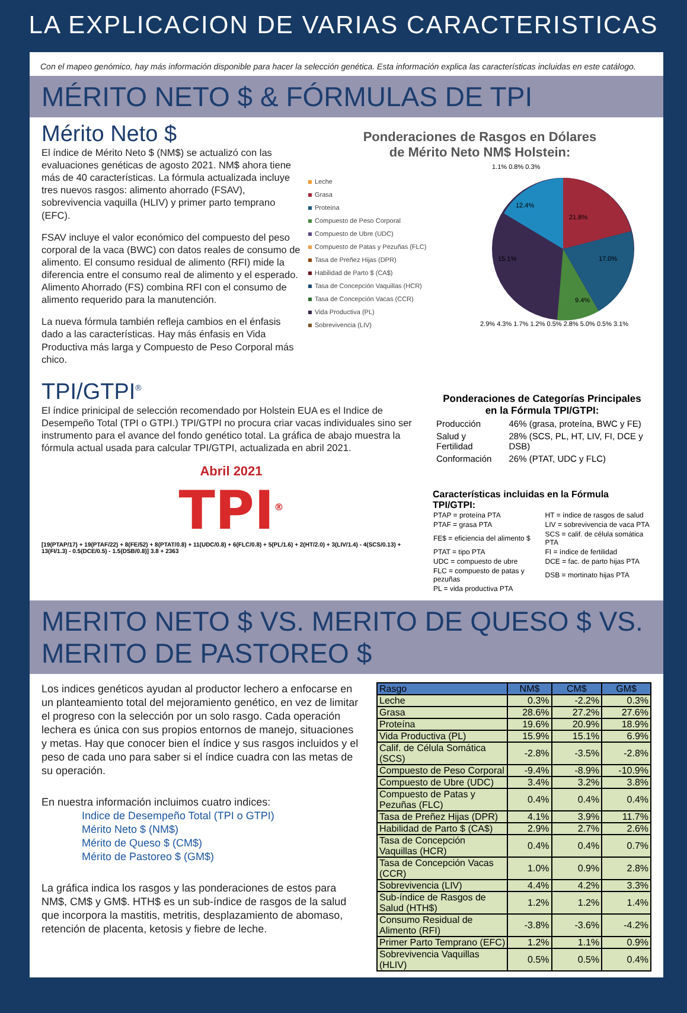LA EXPLICACION DE VARIAS CARACTERISTICAS
Con el mapeo genómico, hay más información disponible para hacer la selección genética. Esta información explica las características incluidas en este catálogo.
MÉRITO NETO $ & FÓRMULAS DE TPI
Mérito Neto $
El índice de Mérito Neto $ (NM$) se actualizó con las evaluaciones genéticas de agosto 2021. NM$ ahora tiene más de 40 características. La fórmula actualizada incluye tres nuevos rasgos: alimento ahorrado (FSAV), sobrevivencia vaquilla (HLIV) y primer parto temprano (EFC).
FSAV incluye el valor económico del compuesto del peso corporal de la vaca (BWC) con datos reales de consumo de alimento. El consumo residual de alimento (RFI) mide la diferencia entre el consumo real de alimento y el esperado. Alimento Ahorrado (FS) combina RFI con el consumo de alimento requerido para la manutención.
La nueva fórmula también refleja cambios en el énfasis dado a las características. Hay más énfasis en Vida Productiva más larga y Compuesto de Peso Corporal más chico.
Ponderaciones de Rasgos en Dólares
de Mérito Neto NM$ Holstein:
Leche
Grasa
Proteína
Compuesto de Peso Corporal
Compuesto de Ubre (UDC)
Compuesto de Patas y Pezuñas (FLC)
Tasa de Preñez Hijas (DPR)
Habilidad de Parto $ (CA$)
Tasa de Concepción Vaquillas (HCR)
Tasa de Concepción Vacas (CCR)
Vida Productiva (PL)
Sobrevivencia (LIV)
1.1% 0.8% 0.3%
21.8%
17.0%
9.4%
12.4%
15.1%
2.9% 4.3% 1.7% 1.2% 0.5% 2.8% 5.0% 0.5% 3.1%
TPI/GTPI<sup>®</sup>
El índice prinicipal de selección recomendado por Holstein EUA es el Indice de Desempeño Total (TPI o GTPI.) TPI/GTPI no procura criar vacas individuales sino ser instrumento para el avance del fondo genético total. La gráfica de abajo muestra la fórmula actual usada para calcular TPI/GTPI, actualizada en abril 2021.
Abril 2021
TPI<sup>®</sup>
[19(PTAP/17) + 19(PTAF/22) + 8(FE/52) + 8(PTAT/0.8) + 11(UDC/0.8) + 6(FLC/0.8) + 5(PL/1.6) + 2(HT/2.0) + 3(LIV/1.4) - 4(SCS/0.13) + 13(FI/1.3) - 0.5(DCE/0.5) - 1.5(DSB/0.8)] 3.8 + 2363
Ponderaciones de Categorías Principales
en la Fórmula TPI/GTPI:
| Producción | 46% (grasa, proteína, BWC y FE) |
| Salud y Fertilidad | 28% (SCS, PL, HT, LIV, FI, DCE y DSB) |
| Conformación | 26% (PTAT, UDC y FLC) |
Características incluidas en la Fórmula TPI/GTPI:
| PTAP = proteína PTA | HT = índice de rasgos de salud |
| PTAF = grasa PTA | LIV = sobrevivencia de vaca PTA |
| FE$ = eficiencia del alimento $ | SCS = calif. de célula somática PTA |
| PTAT = tipo PTA | FI = índice de fertilidad |
| UDC = compuesto de ubre | DCE = fac. de parto hijas PTA |
| FLC = compuesto de patas y pezuñas | DSB = mortinato hijas PTA |
| PL = vida productiva PTA | |
MERITO NETO $ VS. MERITO DE QUESO $ VS. MERITO DE PASTOREO $
Los indices genéticos ayudan al productor lechero a enfocarse en un planteamiento total del mejoramiento genético, en vez de limitar el progreso con la selección por un solo rasgo. Cada operación lechera es única con sus propios entornos de manejo, situaciones y metas. Hay que conocer bien el índice y sus rasgos incluidos y el peso de cada uno para saber si el índice cuadra con las metas de su operación.
En nuestra información incluimos cuatro indices:
Indice de Desempeño Total (TPI o GTPI)
Mérito Neto $ (NM$)
Mérito de Queso $ (CM$)
Mérito de Pastoreo $ (GM$)
La gráfica indica los rasgos y las ponderaciones de estos para NM$, CM$ y GM$. HTH$ es un sub-índice de rasgos de la salud que incorpora la mastitis, metritis, desplazamiento de abomaso, retención de placenta, ketosis y fiebre de leche.
| Rasgo | NM$ | CM$ | GM$ |
| --- | --- | --- | --- |
| Leche | 0.3% | -2.2% | 0.3% |
| Grasa | 28.6% | 27.2% | 27.6% |
| Proteína | 19.6% | 20.9% | 18.9% |
| Vida Productiva (PL) | 15.9% | 15.1% | 6.9% |
| Calif. de Célula Somática (SCS) | -2.8% | -3.5% | -2.8% |
| Compuesto de Peso Corporal | -9.4% | -8.9% | -10.9% |
| Compuesto de Ubre (UDC) | 3.4% | 3.2% | 3.8% |
| Compuesto de Patas y Pezuñas (FLC) | 0.4% | 0.4% | 0.4% |
| Tasa de Preñez Hijas (DPR) | 4.1% | 3.9% | 11.7% |
| Habilidad de Parto $ (CA$) | 2.9% | 2.7% | 2.6% |
| Tasa de Concepción Vaquillas (HCR) | 0.4% | 0.4% | 0.7% |
| Tasa de Concepción Vacas (CCR) | 1.0% | 0.9% | 2.8% |
| Sobrevivencia (LIV) | 4.4% | 4.2% | 3.3% |
| Sub-índice de Rasgos de Salud (HTH$) | 1.2% | 1.2% | 1.4% |
| Consumo Residual de Alimento (RFI) | -3.8% | -3.6% | -4.2% |
| Primer Parto Temprano (EFC) | 1.2% | 1.1% | 0.9% |
| Sobrevivencia Vaquillas (HLIV) | 0.5% | 0.5% | 0.4% |